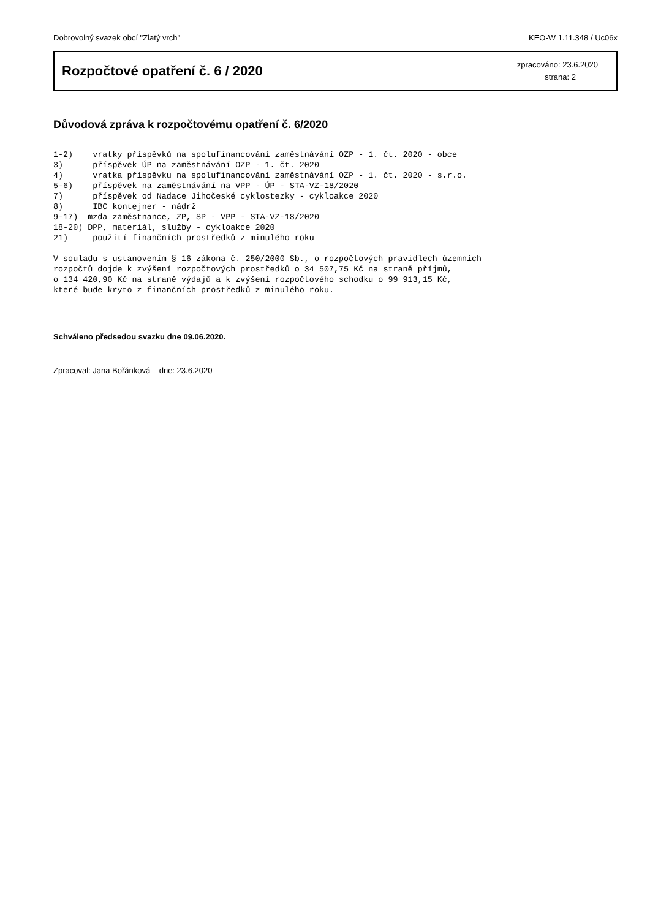Dobrovolný svazek obcí "Zlatý vrch" KEO-W 1.11.348 / Uc06x
Rozpočtové opatření č. 6 / 2020
zpracováno: 23.6.2020
strana: 2
Důvodová zpráva k rozpočtovému opatření č. 6/2020
1-2)    vratky příspěvků na spolufinancování zaměstnávání OZP - 1. čt. 2020 - obce
3)      příspěvek ÚP na zaměstnávání OZP - 1. čt. 2020
4)      vratka příspěvku na spolufinancování zaměstnávání OZP - 1. čt. 2020 - s.r.o.
5-6)    příspěvek na zaměstnávání na VPP - ÚP - STA-VZ-18/2020
7)      příspěvek od Nadace Jihočeské cyklostezky - cykloakce 2020
8)      IBC kontejner - nádrž
9-17)  mzda zaměstnance, ZP, SP - VPP - STA-VZ-18/2020
18-20) DPP, materiál, služby - cykloakce 2020
21)     použití finančních prostředků z minulého roku

V souladu s ustanovením § 16 zákona č. 250/2000 Sb., o rozpočtových pravidlech územních
rozpočtů dojde k zvýšení rozpočtových prostředků o 34 507,75 Kč na straně příjmů,
o 134 420,90 Kč na straně výdajů a k zvýšení rozpočtového schodku o 99 913,15 Kč,
které bude kryto z finančních prostředků z minulého roku.
Schváleno předsedou svazku dne 09.06.2020.
Zpracoval: Jana Bořánková dne: 23.6.2020